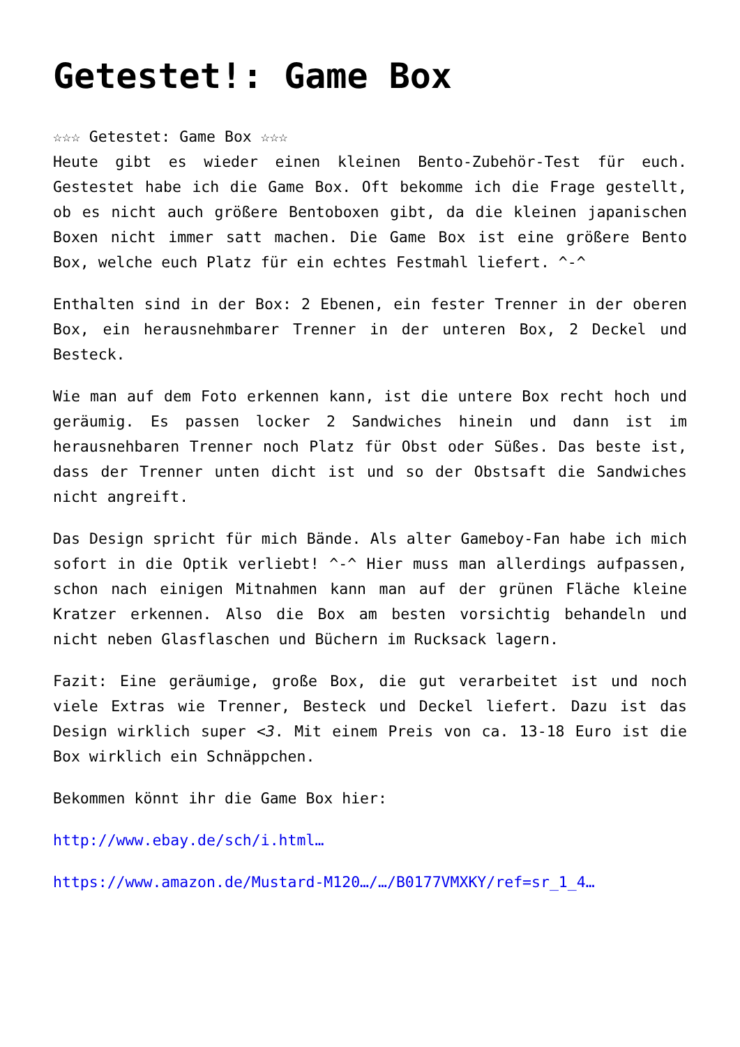Getestet!: Game Box
☆☆☆ Getestet: Game Box ☆☆☆
Heute gibt es wieder einen kleinen Bento-Zubehör-Test für euch. Gestestet habe ich die Game Box. Oft bekomme ich die Frage gestellt, ob es nicht auch größere Bentoboxen gibt, da die kleinen japanischen Boxen nicht immer satt machen. Die Game Box ist eine größere Bento Box, welche euch Platz für ein echtes Festmahl liefert. ^-^
Enthalten sind in der Box: 2 Ebenen, ein fester Trenner in der oberen Box, ein herausnehmbarer Trenner in der unteren Box, 2 Deckel und Besteck.
Wie man auf dem Foto erkennen kann, ist die untere Box recht hoch und geräumig. Es passen locker 2 Sandwiches hinein und dann ist im herausnehbaren Trenner noch Platz für Obst oder Süßes. Das beste ist, dass der Trenner unten dicht ist und so der Obstsaft die Sandwiches nicht angreift.
Das Design spricht für mich Bände. Als alter Gameboy-Fan habe ich mich sofort in die Optik verliebt! ^-^ Hier muss man allerdings aufpassen, schon nach einigen Mitnahmen kann man auf der grünen Fläche kleine Kratzer erkennen. Also die Box am besten vorsichtig behandeln und nicht neben Glasflaschen und Büchern im Rucksack lagern.
Fazit: Eine geräumige, große Box, die gut verarbeitet ist und noch viele Extras wie Trenner, Besteck und Deckel liefert. Dazu ist das Design wirklich super <3. Mit einem Preis von ca. 13-18 Euro ist die Box wirklich ein Schnäppchen.
Bekommen könnt ihr die Game Box hier:
http://www.ebay.de/sch/i.html…
https://www.amazon.de/Mustard-M120…/…/B0177VMXKY/ref=sr_1_4…